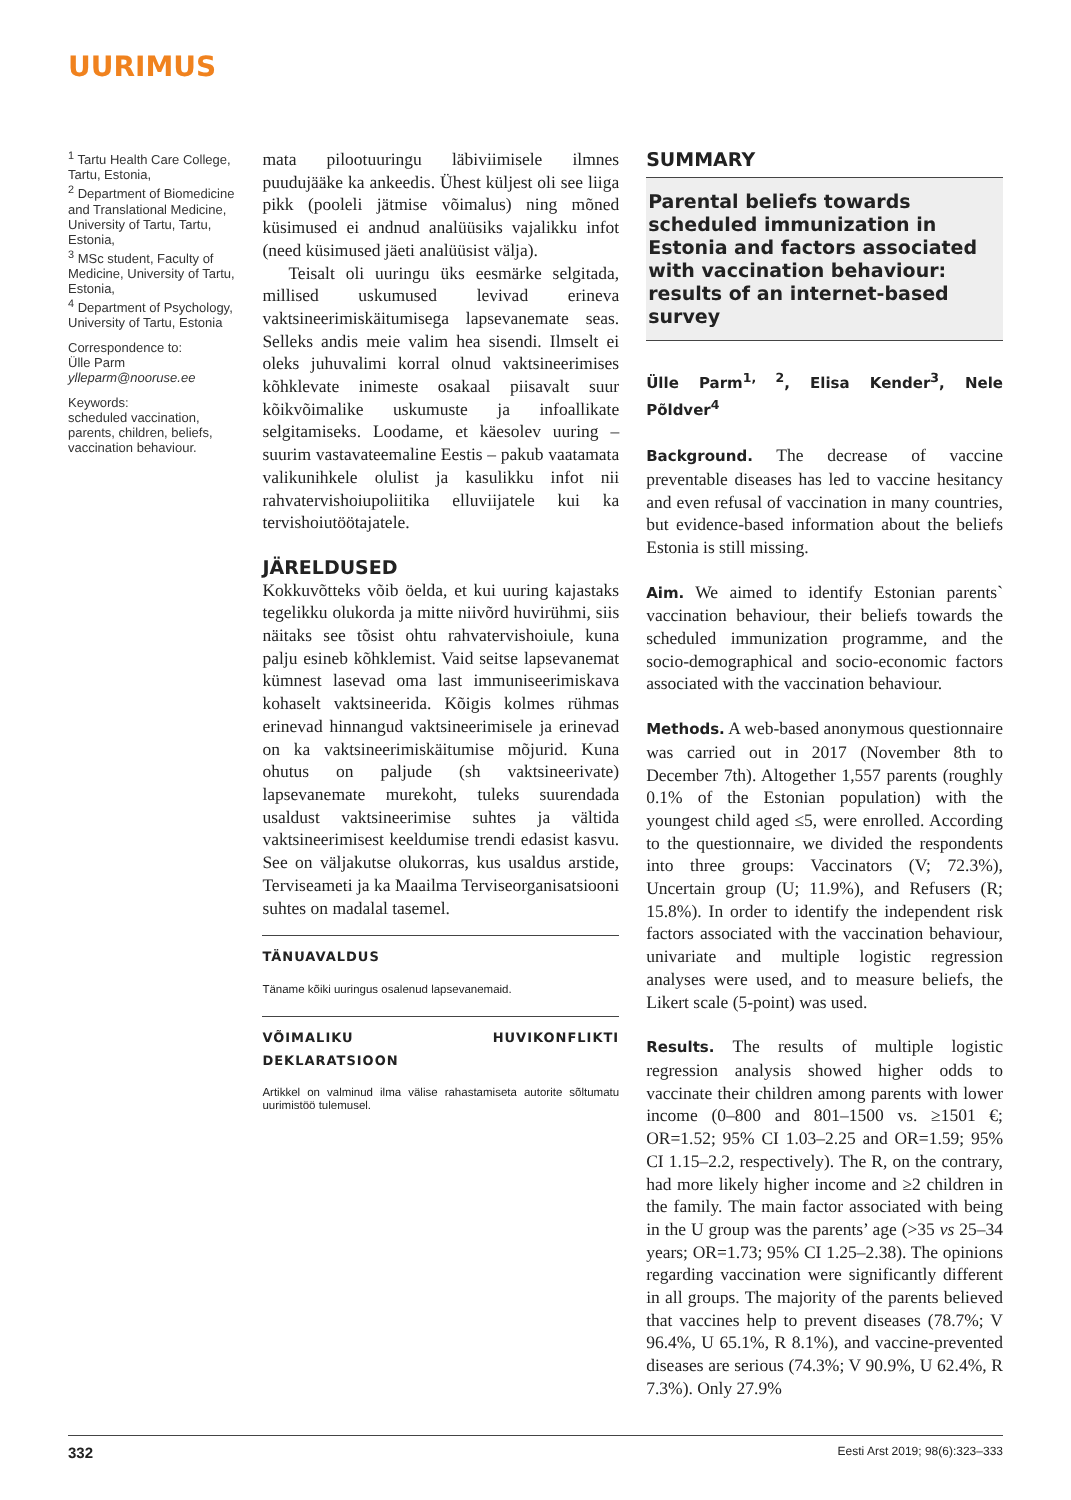UURIMUS
<sup>1</sup> Tartu Health Care College, Tartu, Estonia,
<sup>2</sup> Department of Biomedicine and Translational Medicine, University of Tartu, Tartu, Estonia,
<sup>3</sup> MSc student, Faculty of Medicine, University of Tartu, Estonia,
<sup>4</sup> Department of Psychology, University of Tartu, Estonia
Correspondence to:
Ülle Parm
ylleparm@nooruse.ee
Keywords:
scheduled vaccination, parents, children, beliefs, vaccination behaviour.
mata pilootuuringu läbiviimisele ilmnes puudujääke ka ankeedis. Ühest küljest oli see liiga pikk (pooleli jätmise võimalus) ning mõned küsimused ei andnud analüüsiks vajalikku infot (need küsimused jäeti analüüsist välja).
Teisalt oli uuringu üks eesmärke selgitada, millised uskumused levivad erineva vaktsineerimiskäitumisega lapsevanemate seas. Selleks andis meie valim hea sisendi. Ilmselt ei oleks juhuvalimi korral olnud vaktsineerimises kõhklevate inimeste osakaal piisavalt suur kõikvõimalike uskumuste ja infoallikate selgitamiseks. Loodame, et käesolev uuring – suurim vastavateemaline Eestis – pakub vaatamata valikunihkele olulist ja kasulikku infot nii rahvatervishoiupoliitika elluviijatele kui ka tervishoiutöötajatele.
JÄRELDUSED
Kokkuvõtteks võib öelda, et kui uuring kajastaks tegelikku olukorda ja mitte niivõrd huvirühmi, siis näitaks see tõsist ohtu rahvatervishoiule, kuna palju esineb kõhklemist. Vaid seitse lapsevanemat kümnest lasevad oma last immuniseerimiskava kohaselt vaktsineerida. Kõigis kolmes rühmas erinevad hinnangud vaktsineerimisele ja erinevad on ka vaktsineerimiskäitumise mõjurid. Kuna ohutus on paljude (sh vaktsineerivate) lapsevanemate murekoht, tuleks suurendada usaldust vaktsineerimise suhtes ja vältida vaktsineerimisest keeldumise trendi edasist kasvu. See on väljakutse olukorras, kus usaldus arstide, Terviseameti ja ka Maailma Terviseorganisatsiooni suhtes on madalal tasemel.
TÄNUAVALDUS
Täname kõiki uuringus osalenud lapsevanemaid.
VÕIMALIKU HUVIKONFLIKTI DEKLARATSIOON
Artikkel on valminud ilma välise rahastamiseta autorite sõltumatu uurimistöö tulemusel.
SUMMARY
Parental beliefs towards scheduled immunization in Estonia and factors associated with vaccination behaviour: results of an internet-based survey
Ülle Parm<sup>1, 2</sup>, Elisa Kender<sup>3</sup>, Nele Põldver<sup>4</sup>
Background. The decrease of vaccine preventable diseases has led to vaccine hesitancy and even refusal of vaccination in many countries, but evidence-based information about the beliefs Estonia is still missing.
Aim. We aimed to identify Estonian parents` vaccination behaviour, their beliefs towards the scheduled immunization programme, and the socio-demographical and socio-economic factors associated with the vaccination behaviour.
Methods. A web-based anonymous questionnaire was carried out in 2017 (November 8th to December 7th). Altogether 1,557 parents (roughly 0.1% of the Estonian population) with the youngest child aged ≤5, were enrolled. According to the questionnaire, we divided the respondents into three groups: Vaccinators (V; 72.3%), Uncertain group (U; 11.9%), and Refusers (R; 15.8%). In order to identify the independent risk factors associated with the vaccination behaviour, univariate and multiple logistic regression analyses were used, and to measure beliefs, the Likert scale (5-point) was used.
Results. The results of multiple logistic regression analysis showed higher odds to vaccinate their children among parents with lower income (0–800 and 801–1500 vs. ≥1501 €; OR=1.52; 95% CI 1.03–2.25 and OR=1.59; 95% CI 1.15–2.2, respectively). The R, on the contrary, had more likely higher income and ≥2 children in the family. The main factor associated with being in the U group was the parents’ age (>35 vs 25–34 years; OR=1.73; 95% CI 1.25–2.38). The opinions regarding vaccination were significantly different in all groups. The majority of the parents believed that vaccines help to prevent diseases (78.7%; V 96.4%, U 65.1%, R 8.1%), and vaccine-prevented diseases are serious (74.3%; V 90.9%, U 62.4%, R 7.3%). Only 27.9%
332 Eesti Arst 2019; 98(6):323–333